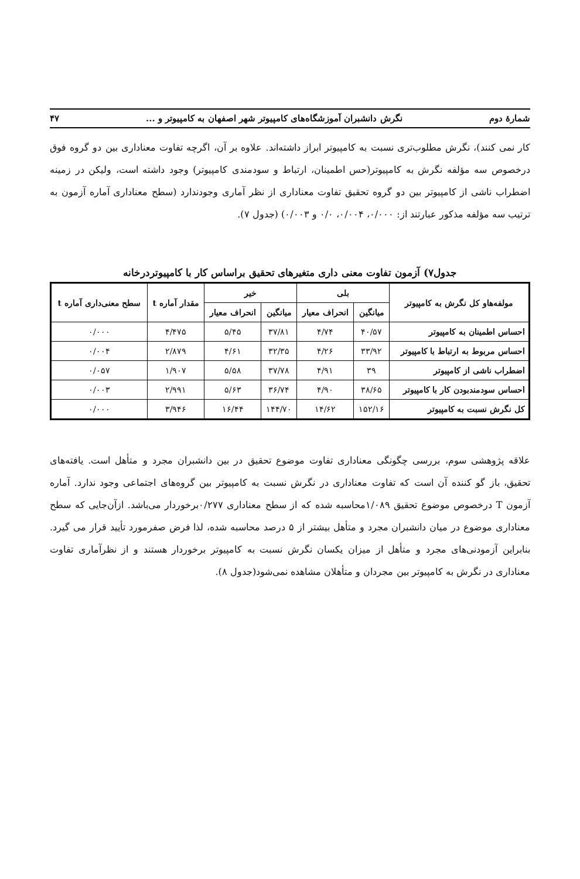شمارهٔ دوم نگرش دانشبران آموزشگاه‌های کامپیوتر شهر اصفهان به کامپیوتر و ... ۴۷
کار نمی کنند)، نگرش مطلوب‌تری نسبت به کامپیوتر ابراز داشته‌اند. علاوه بر آن، اگرچه تفاوت معناداری بین دو گروه فوق درخصوص سه مؤلفه نگرش به کامپیوتر(حس اطمینان، ارتباط و سودمندی کامپیوتر) وجود داشته است، ولیکن در زمینه اضطراب ناشی از کامپیوتر بین دو گروه تحقیق تفاوت معناداری از نظر آماری وجودندارد (سطح معناداری آماره آزمون به ترتیب سه مؤلفه مذکور عبارتند از: ۰/۰۰۰، ۰/۰۰۴، ۰/۰ و ۰/۰۰۳) (جدول ۷).
جدول۷) آزمون تفاوت معنی داری متغیرهای تحقیق براساس کار با کامپیوتردرخانه
| مولفه‌هاو کل نگرش به کامپیوتر | بلی | | خیر | | مقدار آماره t | سطح معنی‌داری آماره t |
| --- | --- | --- | --- | --- | --- | --- |
| | میانگین | انحراف معیار | میانگین | انحراف معیار | | |
| احساس اطمینان به کامپیوتر | ۴۰/۵۷ | ۴/۷۴ | ۳۷/۸۱ | ۵/۴۵ | ۴/۴۷۵ | ۰/۰۰۰ |
| احساس مربوط به ارتباط با کامپیوتر | ۳۳/۹۲ | ۴/۲۶ | ۳۲/۳۵ | ۴/۶۱ | ۲/۸۷۹ | ۰/۰۰۴ |
| اضطراب ناشی از کامپیوتر | ۳۹ | ۴/۹۱ | ۳۷/۷۸ | ۵/۵۸ | ۱/۹۰۷ | ۰/۰۵۷ |
| احساس سودمندبودن کار با کامپیوتر | ۳۸/۶۵ | ۴/۹۰ | ۳۶/۷۴ | ۵/۶۳ | ۲/۹۹۱ | ۰/۰۰۳ |
| کل نگرش نسبت به کامپیوتر | ۱۵۲/۱۶ | ۱۴/۶۲ | ۱۴۴/۷۰ | ۱۶/۴۴ | ۳/۹۴۶ | ۰/۰۰۰ |
علاقه پژوهشی سوم، بررسی چگونگی معناداری تفاوت موضوع تحقیق در بین دانشبران مجرد و متأهل است. یافته‌های تحقیق، باز گو کننده آن است که تفاوت معناداری در نگرش نسبت به کامپیوتر بین گروه‌های اجتماعی وجود ندارد. آماره آزمون T درخصوص موضوع تحقیق ۱/۰۸۹محاسبه شده که از سطح معناداری ۰/۲۷۷برخوردار می‌باشد. ازآن‌جایی که سطح معناداری موضوع در میان دانشبران مجرد و متأهل بیشتر از ۵ درصد محاسبه شده، لذا فرض صفرمورد تأیید قرار می گیرد. بنابراین آزمودنی‌های مجرد و متأهل از میزان یکسان نگرش نسبت به کامپیوتر برخوردار هستند و از نظرآماری تفاوت معناداری در نگرش به کامپیوتر بین مجردان و متأهلان مشاهده نمی‌شود(جدول ۸).